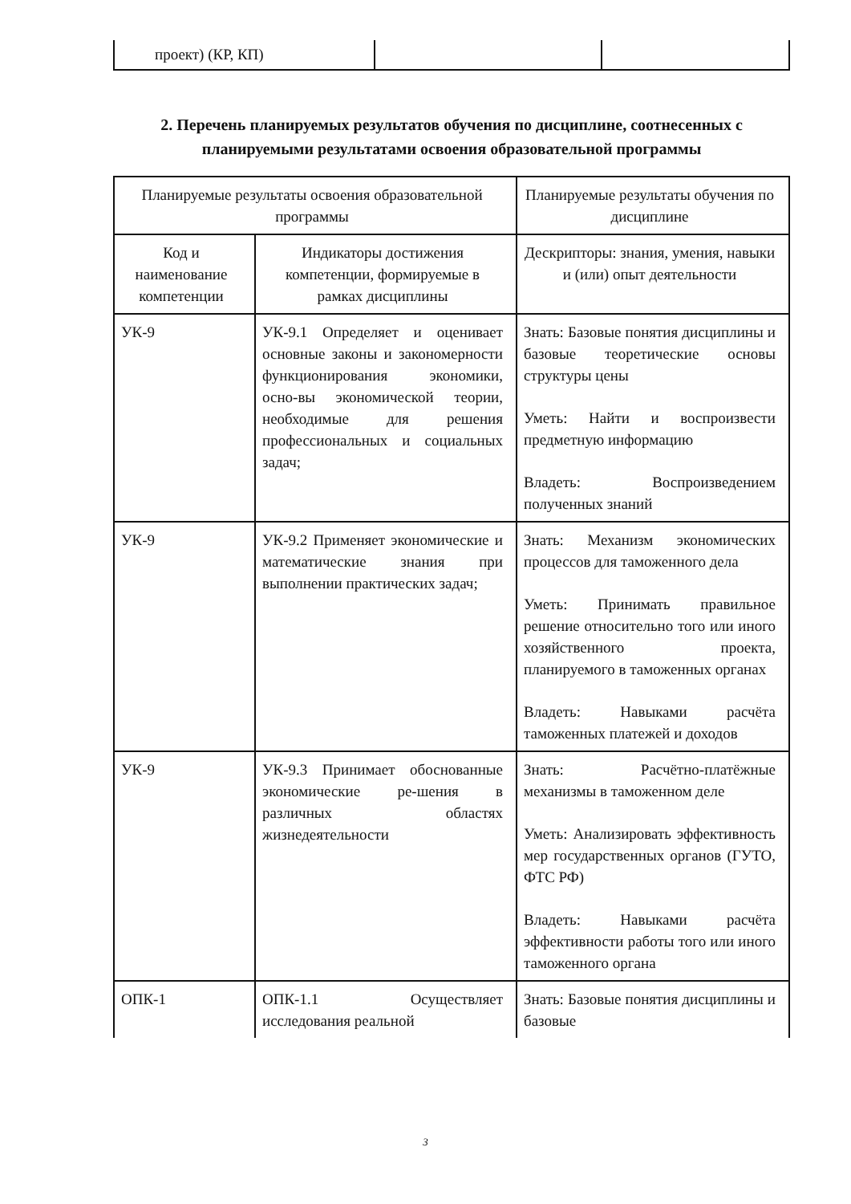| проект) (КР, КП) | | |
2. Перечень планируемых результатов обучения по дисциплине, соотнесенных с планируемыми результатами освоения образовательной программы
| Планируемые результаты освоения образовательной программы | | Планируемые результаты обучения по дисциплине |
| --- | --- | --- |
| Код и наименование компетенции | Индикаторы достижения компетенции, формируемые в рамках дисциплины | Дескрипторы: знания, умения, навыки и (или) опыт деятельности |
| УК-9 | УК-9.1 Определяет и оценивает основные законы и закономерности функционирования экономики, осно-вы экономической теории, необходимые для решения профессиональных и социальных задач; | Знать: Базовые понятия дисциплины и базовые теоретические основы структуры цены Уметь: Найти и воспроизвести предметную информацию Владеть: Воспроизведением полученных знаний |
| УК-9 | УК-9.2 Применяет экономические и математические знания при выполнении практических задач; | Знать: Механизм экономических процессов для таможенного дела Уметь: Принимать правильное решение относительно того или иного хозяйственного проекта, планируемого в таможенных органах Владеть: Навыками расчёта таможенных платежей и доходов |
| УК-9 | УК-9.3 Принимает обоснованные экономические ре-шения в различных областях жизнедеятельности | Знать: Расчётно-платёжные механизмы в таможенном деле Уметь: Анализировать эффективность мер государственных органов (ГУТО, ФТС РФ) Владеть: Навыками расчёта эффективности работы того или иного таможенного органа |
| ОПК-1 | ОПК-1.1 Осуществляет исследования реальной | Знать: Базовые понятия дисциплины и базовые |
3